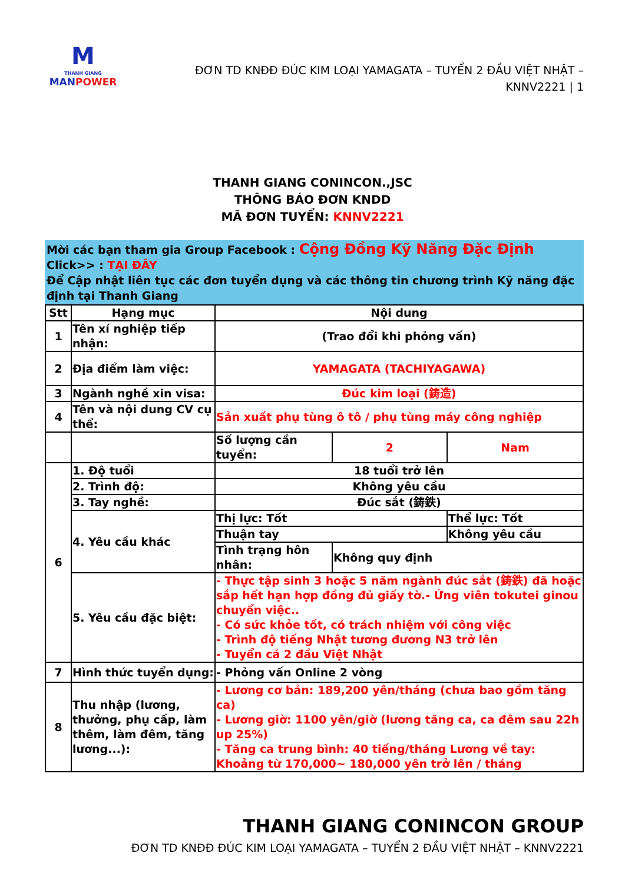M
THANH GIANG
MANPOWER
ĐƠN TD KNĐĐ ĐÚC KIM LOẠI YAMAGATA – TUYỂN 2 ĐẦU VIỆT NHẬT –
KNNV2221 | 1
THANH GIANG CONINCON.,JSC
THÔNG BÁO ĐƠN KNDD
MÃ ĐƠN TUYỂN: KNNV2221
Mời các bạn tham gia Group Facebook : Cộng Đồng Kỹ Năng Đặc Định
Click>> : TẠI ĐÂY
Để Cập nhật liên tục các đơn tuyển dụng và các thông tin chương trình Kỹ năng đặc định tại Thanh Giang
| Stt | Hạng mục | Nội dung | | |
| 1 | Tên xí nghiệp tiếp nhận: | (Trao đổi khi phỏng vấn) | | |
| 2 | Địa điểm làm việc: | YAMAGATA (TACHIYAGAWA) | | |
| 3 | Ngành nghề xin visa: | Đúc kim loại (鋳造) | | |
| 4 | Tên và nội dung CV cụ thể: | Sản xuất phụ tùng ô tô / phụ tùng máy công nghiệp | | |
| | | Số lượng cần tuyển: | 2 | Nam |
| 6 | 1. Độ tuổi | 18 tuổi trở lên | | |
| | 2. Trình độ: | Không yêu cầu | | |
| | 3. Tay nghề: | Đúc sắt (鋳鉄) | | |
| | 4. Yêu cầu khác | Thị lực: Tốt | | Thể lực: Tốt |
| | | Thuận tay | | Không yêu cầu |
| | | Tình trạng hôn nhân: | Không quy định | |
| | 5. Yêu cầu đặc biệt: | - Thực tập sinh 3 hoặc 5 năm ngành đúc sắt (鋳鉄) đã hoặc sắp hết hạn hợp đồng đủ giấy tờ.- Ứng viên tokutei ginou chuyển việc.. - Có sức khỏe tốt, có trách nhiệm với công việc - Trình độ tiếng Nhật tương đương N3 trở lên - Tuyển cả 2 đầu Việt Nhật | | |
| 7 | Hình thức tuyển dụng: | - Phỏng vấn Online 2 vòng | | |
| 8 | Thu nhập (lương, thưởng, phụ cấp, làm thêm, làm đêm, tăng lương...): | - Lương cơ bản: 189,200 yên/tháng (chưa bao gồm tăng ca) - Lương giờ: 1100 yên/giờ (lương tăng ca, ca đêm sau 22h up 25%) - Tăng ca trung bình: 40 tiếng/tháng Lương về tay: Khoảng từ 170,000~ 180,000 yên trở lên / tháng | | |
THANH GIANG CONINCON GROUP
ĐƠN TD KNĐĐ ĐÚC KIM LOẠI YAMAGATA – TUYỂN 2 ĐẦU VIỆT NHẬT – KNNV2221